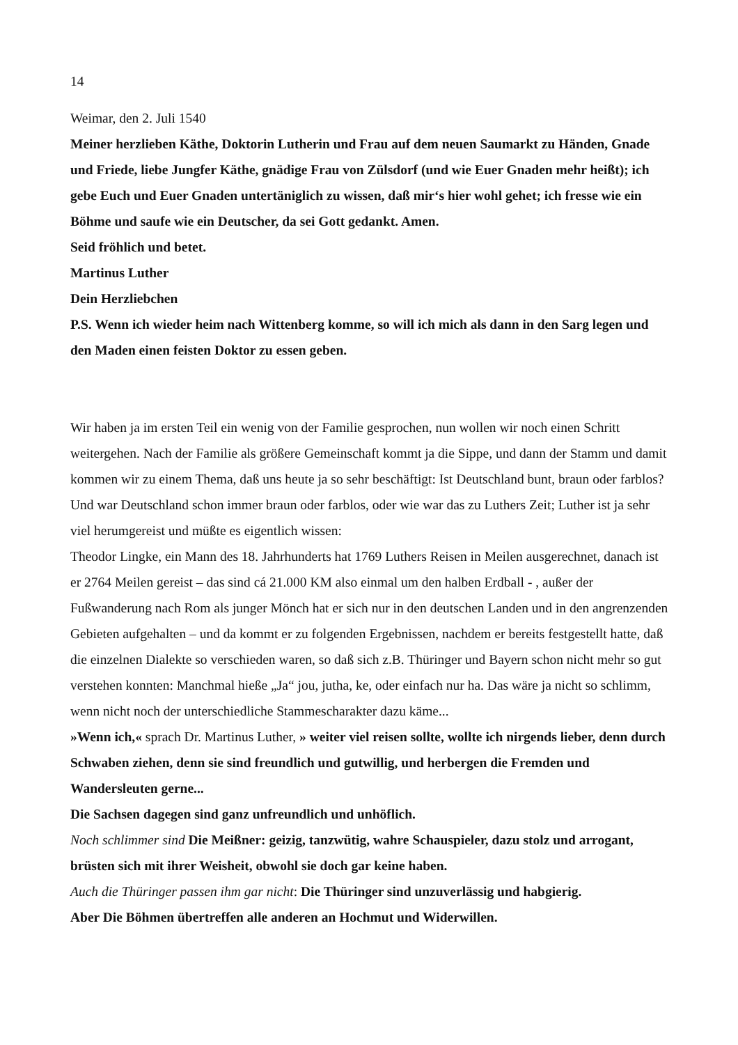14
Weimar, den 2. Juli 1540
Meiner herzlieben Käthe, Doktorin Lutherin und Frau auf dem neuen Saumarkt zu Händen, Gnade und Friede, liebe Jungfer Käthe, gnädige Frau von Zülsdorf (und wie Euer Gnaden mehr heißt); ich gebe Euch und Euer Gnaden untertäniglich zu wissen, daß mir‘s hier wohl gehet; ich fresse wie ein Böhme und saufe wie ein Deutscher, da sei Gott gedankt. Amen.
Seid fröhlich und betet.
Martinus Luther
Dein Herzliebchen
P.S. Wenn ich wieder heim nach Wittenberg komme, so will ich mich als dann in den Sarg legen und den Maden einen feisten Doktor zu essen geben.
Wir haben ja im ersten Teil ein wenig von der Familie gesprochen, nun wollen wir noch einen Schritt weitergehen. Nach der Familie als größere Gemeinschaft kommt ja die Sippe, und dann der Stamm und damit kommen wir zu einem Thema, daß uns heute ja so sehr beschäftigt: Ist Deutschland bunt, braun oder farblos?
Und war Deutschland schon immer braun oder farblos, oder wie war das zu Luthers Zeit; Luther ist ja sehr viel herumgereist und müßte es eigentlich wissen:
Theodor Lingke, ein Mann des 18. Jahrhunderts hat 1769 Luthers Reisen in Meilen ausgerechnet, danach ist er 2764 Meilen gereist – das sind cá 21.000 KM also einmal um den halben Erdball - , außer der Fußwanderung nach Rom als junger Mönch hat er sich nur in den deutschen Landen und in den angrenzenden Gebieten aufgehalten – und da kommt er zu folgenden Ergebnissen, nachdem er bereits festgestellt hatte, daß die einzelnen Dialekte so verschieden waren, so daß sich z.B. Thüringer und Bayern schon nicht mehr so gut verstehen konnten: Manchmal hieße „Ja“ jou, jutha, ke, oder einfach nur ha. Das wäre ja nicht so schlimm, wenn nicht noch der unterschiedliche Stammescharakter dazu käme...
»Wenn ich,« sprach Dr. Martinus Luther, » weiter viel reisen sollte, wollte ich nirgends lieber, denn durch Schwaben ziehen, denn sie sind freundlich und gutwillig, und herbergen die Fremden und Wandersleuten gerne...
Die Sachsen dagegen sind ganz unfreundlich und unhöflich.
Noch schlimmer sind Die Meißner: geizig, tanzwütig, wahre Schauspieler, dazu stolz und arrogant, brüsten sich mit ihrer Weisheit, obwohl sie doch gar keine haben.
Auch die Thüringer passen ihm gar nicht: Die Thüringer sind unzuverlässig und habgierig.
Aber Die Böhmen übertreffen alle anderen an Hochmut und Widerwillen.